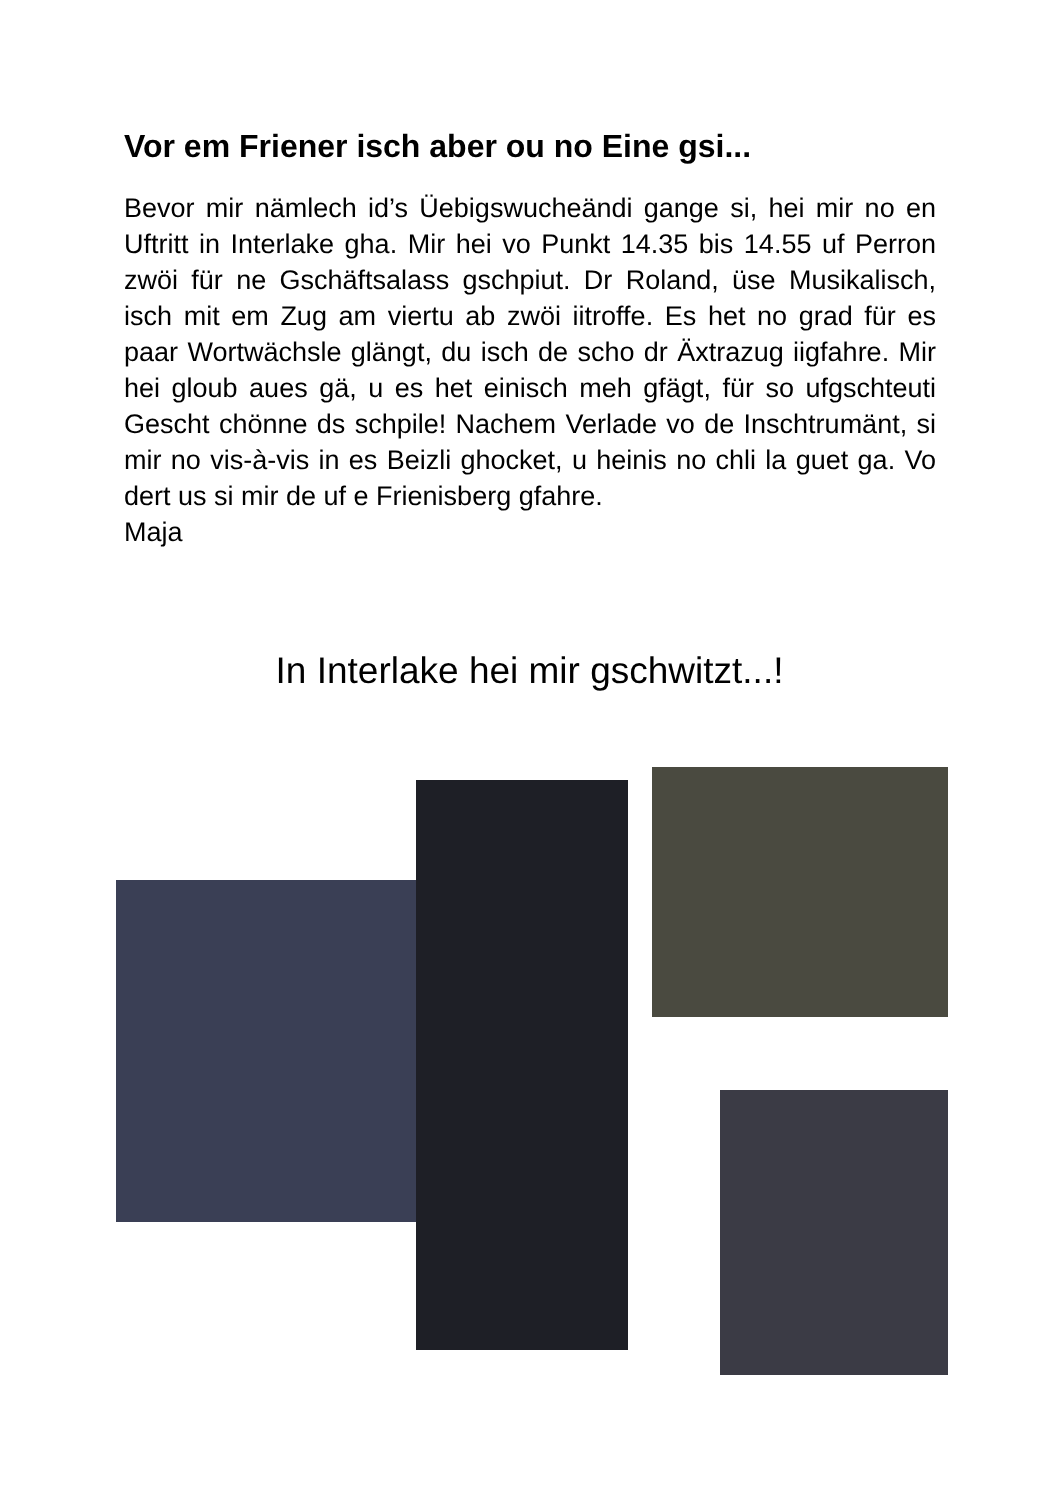Vor em Friener isch aber ou no Eine gsi...
Bevor mir nämlech id’s Üebigswucheändi gange si, hei mir no en Uftritt in Interlake gha. Mir hei vo Punkt 14.35 bis 14.55 uf Perron zwöi für ne Gschäftsalass gschpiut. Dr Roland, üse Musikalisch, isch mit em Zug am viertu ab zwöi iitroffe. Es het no grad für es paar Wortwächsle glängt, du isch de scho dr Äxtrazug iigfahre. Mir hei gloub aues gä, u es het einisch meh gfägt, für so ufgschteuti Gescht chönne ds schpile! Nachem Verlade vo de Inschtrumänt, si mir no vis-à-vis in es Beizli ghocket, u heinis no chli la guet ga. Vo dert us si mir de uf e Frienisberg gfahre.
Maja
In Interlake hei mir gschwitzt...!